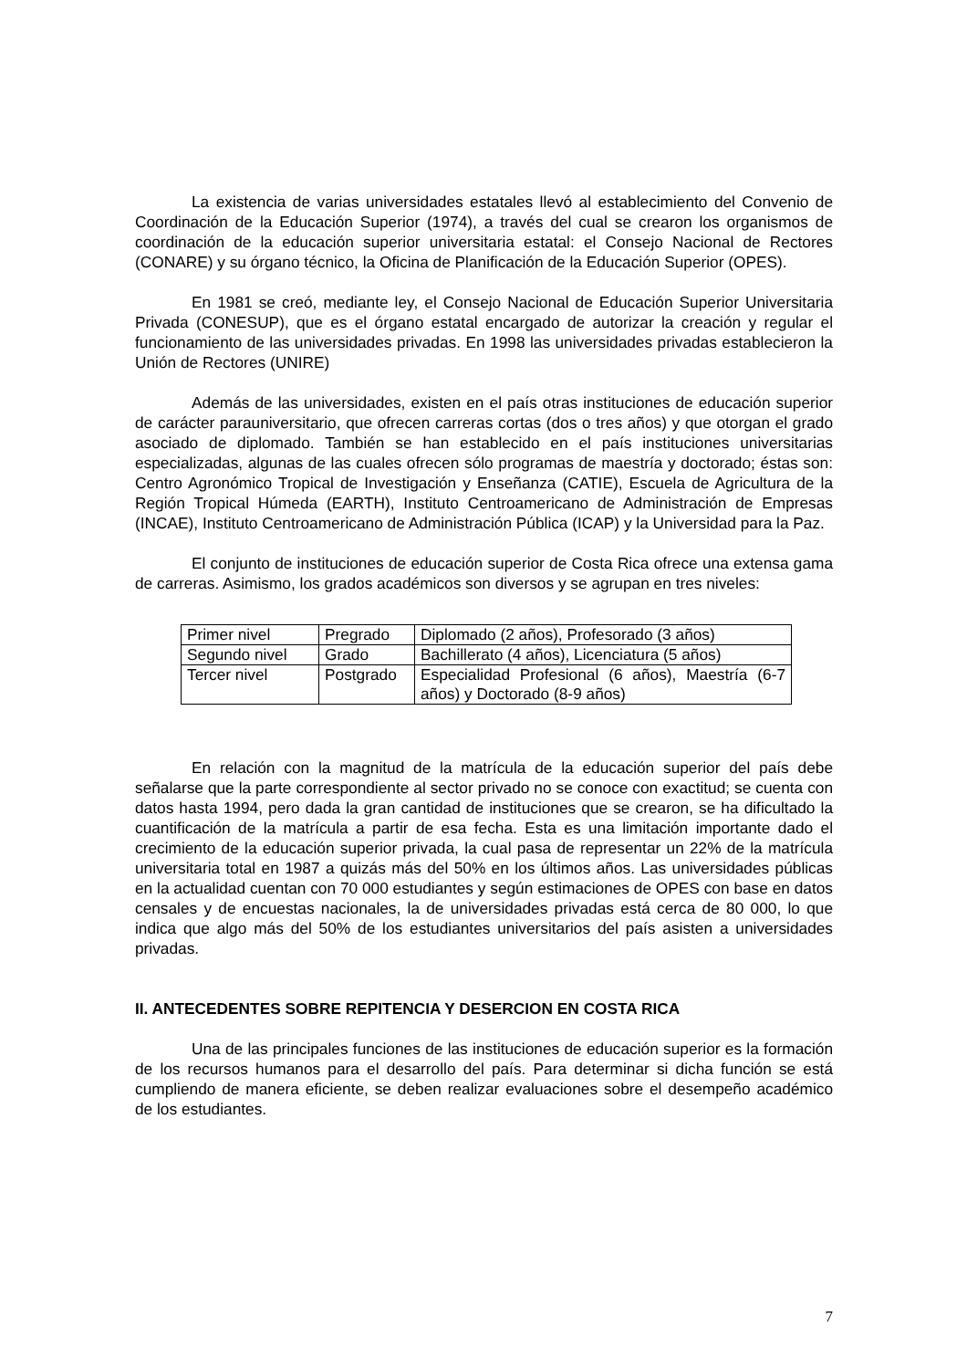La existencia de varias universidades estatales llevó al establecimiento del Convenio de Coordinación de la Educación Superior (1974), a través del cual se crearon los organismos de coordinación de la educación superior universitaria estatal: el Consejo Nacional de Rectores (CONARE) y su órgano técnico, la Oficina de Planificación de la Educación Superior (OPES).
En 1981 se creó, mediante ley, el Consejo Nacional de Educación Superior Universitaria Privada (CONESUP), que es el órgano estatal encargado de autorizar la creación y regular el funcionamiento de las universidades privadas. En 1998 las universidades privadas establecieron la Unión de Rectores (UNIRE)
Además de las universidades, existen en el país otras instituciones de educación superior de carácter parauniversitario, que ofrecen carreras cortas (dos o tres años) y que otorgan el grado asociado de diplomado. También se han establecido en el país instituciones universitarias especializadas, algunas de las cuales ofrecen sólo programas de maestría y doctorado; éstas son: Centro Agronómico Tropical de Investigación y Enseñanza (CATIE), Escuela de Agricultura de la Región Tropical Húmeda (EARTH), Instituto Centroamericano de Administración de Empresas (INCAE), Instituto Centroamericano de Administración Pública (ICAP) y la Universidad para la Paz.
El conjunto de instituciones de educación superior de Costa Rica ofrece una extensa gama de carreras. Asimismo, los grados académicos son diversos y se agrupan en tres niveles:
| Primer nivel | Pregrado | Diplomado (2 años), Profesorado (3 años) |
| Segundo nivel | Grado | Bachillerato (4 años), Licenciatura (5 años) |
| Tercer nivel | Postgrado | Especialidad Profesional (6 años), Maestría (6-7 años) y Doctorado (8-9 años) |
En relación con la magnitud de la matrícula de la educación superior del país debe señalarse que la parte correspondiente al sector privado no se conoce con exactitud; se cuenta con datos hasta 1994, pero dada la gran cantidad de instituciones que se crearon, se ha dificultado la cuantificación de la matrícula a partir de esa fecha. Esta es una limitación importante dado el crecimiento de la educación superior privada, la cual pasa de representar un 22% de la matrícula universitaria total en 1987 a quizás más del 50% en los últimos años. Las universidades públicas en la actualidad cuentan con 70 000 estudiantes y según estimaciones de OPES con base en datos censales y de encuestas nacionales, la de universidades privadas está cerca de 80 000, lo que indica que algo más del 50% de los estudiantes universitarios del país asisten a universidades privadas.
II. ANTECEDENTES SOBRE REPITENCIA Y DESERCION EN COSTA RICA
Una de las principales funciones de las instituciones de educación superior es la formación de los recursos humanos para el desarrollo del país. Para determinar si dicha función se está cumpliendo de manera eficiente, se deben realizar evaluaciones sobre el desempeño académico de los estudiantes.
7